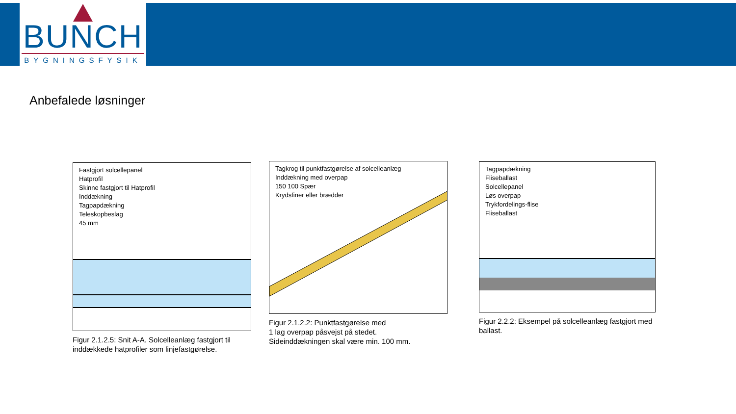BUNCH
BYGNINGSFYSIK
Anbefalede løsninger
Fastgjort solcellepanel
Hatprofil
Skinne fastgjort til Hatprofil
Inddækning
Tagpapdækning
Teleskopbeslag
45 mm
Figur 2.1.2.5: Snit A-A. Solcelleanlæg fastgjort til inddækkede hatprofiler som linjefastgørelse.
Tagkrog til punktfastgørelse af solcelleanlæg
Inddækning med overpap
150 100 Spær
Krydsfiner eller brædder
Figur 2.1.2.2: Punktfastgørelse med
1 lag overpap påsvejst på stedet.
Sideinddækningen skal være min. 100 mm.
Tagpapdækning
Fliseballast
Solcellepanel
Løs overpap
Trykfordelings-flise
Fliseballast
Figur 2.2.2: Eksempel på solcelleanlæg fastgjort med ballast.